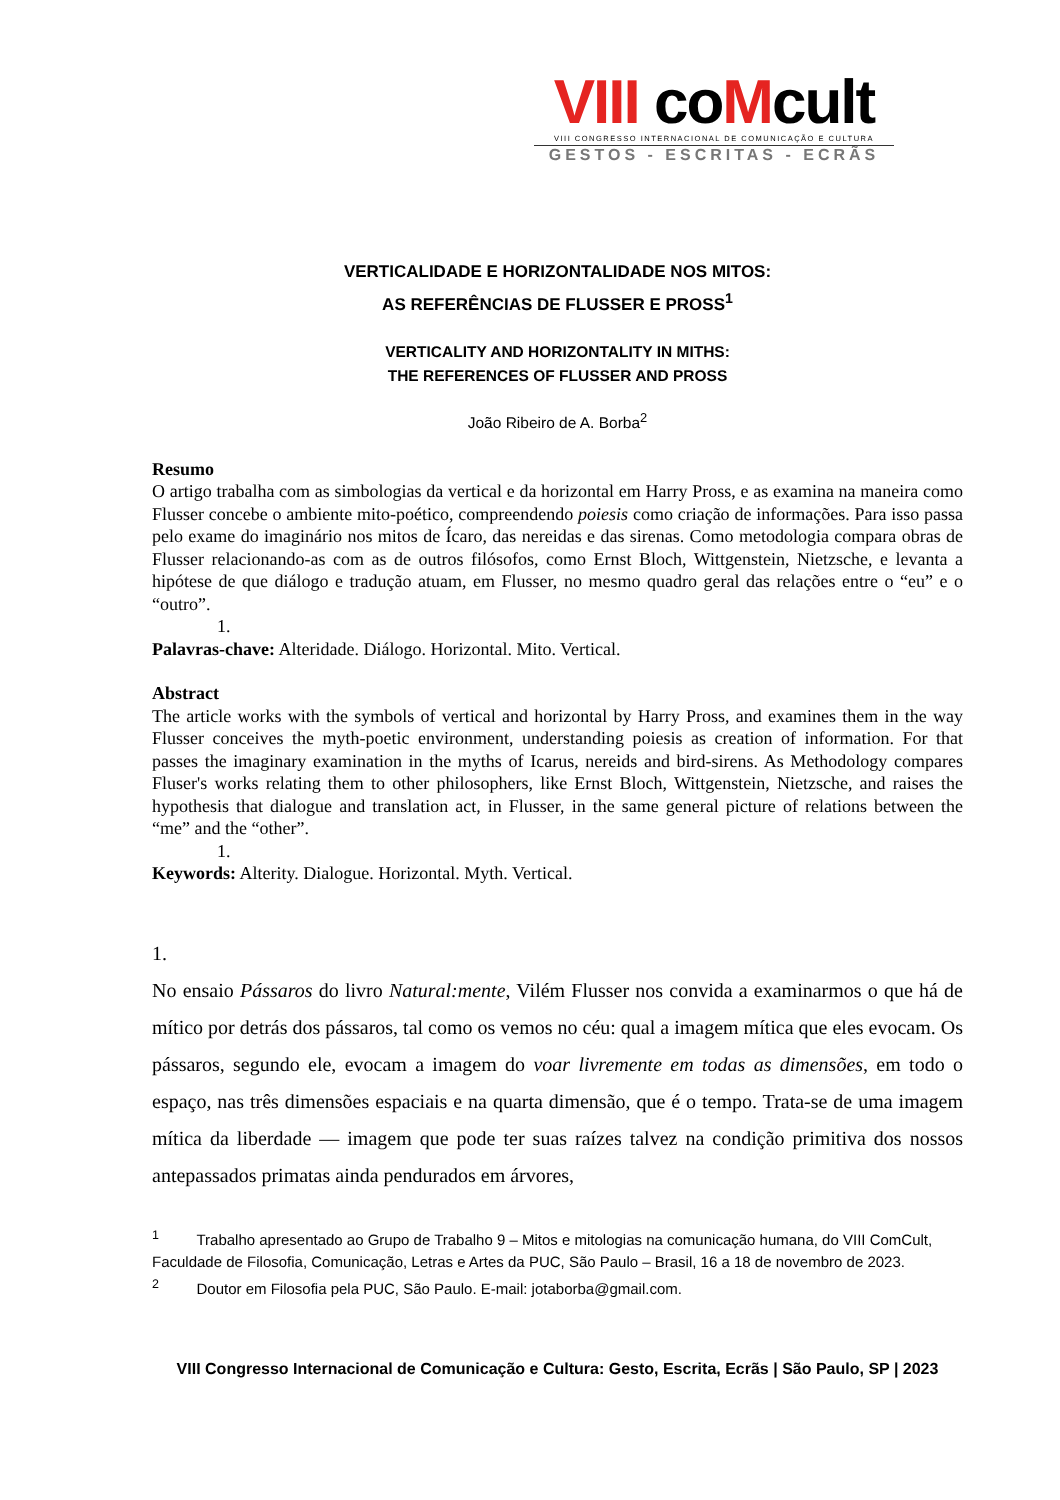VIII coMcult
VIII CONGRESSO INTERNACIONAL DE COMUNICAÇÃO E CULTURA
GESTOS - ESCRITAS - ECRÃS
VERTICALIDADE E HORIZONTALIDADE NOS MITOS:
AS REFERÊNCIAS DE FLUSSER E PROSS<sup>1</sup>
VERTICALITY AND HORIZONTALITY IN MITHS:
THE REFERENCES OF FLUSSER AND PROSS
João Ribeiro de A. Borba<sup>2</sup>
Resumo
O artigo trabalha com as simbologias da vertical e da horizontal em Harry Pross, e as examina na maneira como Flusser concebe o ambiente mito-poético, compreendendo poiesis como criação de informações. Para isso passa pelo exame do imaginário nos mitos de Ícaro, das nereidas e das sirenas. Como metodologia compara obras de Flusser relacionando-as com as de outros filósofos, como Ernst Bloch, Wittgenstein, Nietzsche, e levanta a hipótese de que diálogo e tradução atuam, em Flusser, no mesmo quadro geral das relações entre o “eu” e o “outro”.
1.
Palavras-chave: Alteridade. Diálogo. Horizontal. Mito. Vertical.
Abstract
The article works with the symbols of vertical and horizontal by Harry Pross, and examines them in the way Flusser conceives the myth-poetic environment, understanding poiesis as creation of information. For that passes the imaginary examination in the myths of Icarus, nereids and bird-sirens. As Methodology compares Fluser's works relating them to other philosophers, like Ernst Bloch, Wittgenstein, Nietzsche, and raises the hypothesis that dialogue and translation act, in Flusser, in the same general picture of relations between the “me” and the “other”.
1.
Keywords: Alterity. Dialogue. Horizontal. Myth. Vertical.
1.
No ensaio Pássaros do livro Natural:mente, Vilém Flusser nos convida a examinarmos o que há de mítico por detrás dos pássaros, tal como os vemos no céu: qual a imagem mítica que eles evocam. Os pássaros, segundo ele, evocam a imagem do voar livremente em todas as dimensões, em todo o espaço, nas três dimensões espaciais e na quarta dimensão, que é o tempo. Trata-se de uma imagem mítica da liberdade — imagem que pode ter suas raízes talvez na condição primitiva dos nossos antepassados primatas ainda pendurados em árvores,
<sup>1</sup> Trabalho apresentado ao Grupo de Trabalho 9 – Mitos e mitologias na comunicação humana, do VIII ComCult, Faculdade de Filosofia, Comunicação, Letras e Artes da PUC, São Paulo – Brasil, 16 a 18 de novembro de 2023.
<sup>2</sup> Doutor em Filosofia pela PUC, São Paulo. E-mail: jotaborba@gmail.com.
VIII Congresso Internacional de Comunicação e Cultura: Gesto, Escrita, Ecrãs | São Paulo, SP | 2023